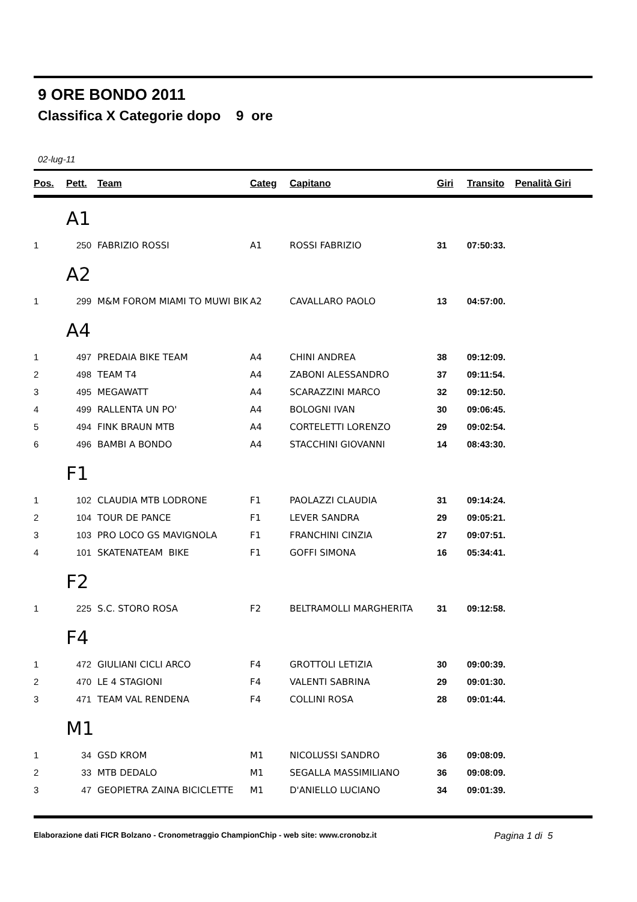9 ORE BONDO 2011
Classifica X Categorie dopo 9 ore
02-lug-11
| Pos. | Pett. | Team | Categ | Capitano | Giri | Transito | Penalità Giri |
| --- | --- | --- | --- | --- | --- | --- | --- |
| | A1 | | | | | | |
| 1 | 250 | FABRIZIO ROSSI | A1 | ROSSI FABRIZIO | 31 | 07:50:33. | |
| | A2 | | | | | | |
| 1 | 299 | M&M FOROM MIAMI TO MUWI BIK | A2 | CAVALLARO PAOLO | 13 | 04:57:00. | |
| | A4 | | | | | | |
| 1 | 497 | PREDAIA BIKE TEAM | A4 | CHINI ANDREA | 38 | 09:12:09. | |
| 2 | 498 | TEAM T4 | A4 | ZABONI ALESSANDRO | 37 | 09:11:54. | |
| 3 | 495 | MEGAWATT | A4 | SCARAZZINI MARCO | 32 | 09:12:50. | |
| 4 | 499 | RALLENTA UN PO' | A4 | BOLOGNI IVAN | 30 | 09:06:45. | |
| 5 | 494 | FINK BRAUN MTB | A4 | CORTELETTI LORENZO | 29 | 09:02:54. | |
| 6 | 496 | BAMBI A BONDO | A4 | STACCHINI GIOVANNI | 14 | 08:43:30. | |
| | F1 | | | | | | |
| 1 | 102 | CLAUDIA MTB LODRONE | F1 | PAOLAZZI CLAUDIA | 31 | 09:14:24. | |
| 2 | 104 | TOUR DE PANCE | F1 | LEVER SANDRA | 29 | 09:05:21. | |
| 3 | 103 | PRO LOCO GS MAVIGNOLA | F1 | FRANCHINI CINZIA | 27 | 09:07:51. | |
| 4 | 101 | SKATENATEAM BIKE | F1 | GOFFI SIMONA | 16 | 05:34:41. | |
| | F2 | | | | | | |
| 1 | 225 | S.C. STORO ROSA | F2 | BELTRAMOLLI MARGHERITA | 31 | 09:12:58. | |
| | F4 | | | | | | |
| 1 | 472 | GIULIANI CICLI ARCO | F4 | GROTTOLI LETIZIA | 30 | 09:00:39. | |
| 2 | 470 | LE 4 STAGIONI | F4 | VALENTI SABRINA | 29 | 09:01:30. | |
| 3 | 471 | TEAM VAL RENDENA | F4 | COLLINI ROSA | 28 | 09:01:44. | |
| | M1 | | | | | | |
| 1 | 34 | GSD KROM | M1 | NICOLUSSI SANDRO | 36 | 09:08:09. | |
| 2 | 33 | MTB DEDALO | M1 | SEGALLA MASSIMILIANO | 36 | 09:08:09. | |
| 3 | 47 | GEOPIETRA ZAINA BICICLETTE | M1 | D'ANIELLO LUCIANO | 34 | 09:01:39. | |
Elaborazione dati FICR Bolzano - Cronometraggio ChampionChip - web site: www.cronobz.it Pagina 1 di 5